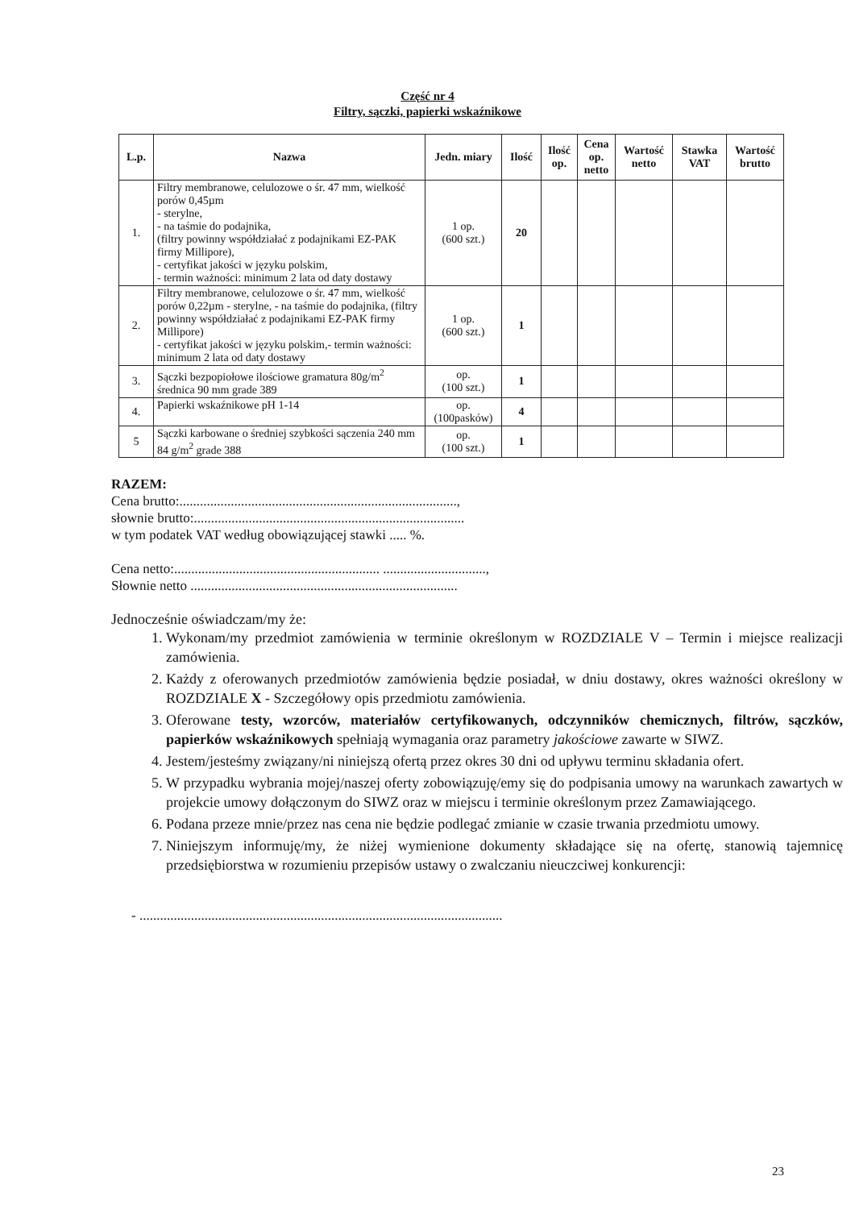Część nr 4
Filtry, sączki, papierki wskaźnikowe
| L.p. | Nazwa | Jedn. miary | Ilość | Ilość op. | Cena op. netto | Wartość netto | Stawka VAT | Wartość brutto |
| --- | --- | --- | --- | --- | --- | --- | --- | --- |
| 1. | Filtry membranowe, celulozowe o śr. 47 mm, wielkość porów 0,45µm - sterylne, - na taśmie do podajnika, (filtry powinny współdziałać z podajnikami EZ-PAK firmy Millipore), - certyfikat jakości w języku polskim, - termin ważności: minimum 2 lata od daty dostawy | 1 op. (600 szt.) | 20 | | | | | |
| 2. | Filtry membranowe, celulozowe o śr. 47 mm, wielkość porów 0,22µm - sterylne, - na taśmie do podajnika, (filtry powinny współdziałać z podajnikami EZ-PAK firmy Millipore) - certyfikat jakości w języku polskim,- termin ważności: minimum 2 lata od daty dostawy | 1 op. (600 szt.) | 1 | | | | | |
| 3. | Sączki bezpopiołowe ilościowe gramatura 80g/m<sup>2</sup> średnica 90 mm grade 389 | op. (100 szt.) | 1 | | | | | |
| 4. | Papierki wskaźnikowe pH 1-14 | op. (100pasków) | 4 | | | | | |
| 5 | Sączki karbowane o średniej szybkości sączenia 240 mm 84 g/m<sup>2</sup> grade 388 | op. (100 szt.) | 1 | | | | | |
RAZEM:
Cena brutto:.................................................................................,
słownie brutto:...............................................................................
w tym podatek VAT według obowiązującej stawki ..... %.
Cena netto:............................................................ ..............................,
Słownie netto ..............................................................................
Jednocześnie oświadczam/my że:
1. Wykonam/my przedmiot zamówienia w terminie określonym w ROZDZIALE V – Termin i miejsce realizacji zamówienia.
2. Każdy z oferowanych przedmiotów zamówienia będzie posiadał, w dniu dostawy, okres ważności określony w ROZDZIALE X - Szczegółowy opis przedmiotu zamówienia.
3. Oferowane testy, wzorców, materiałów certyfikowanych, odczynników chemicznych, filtrów, sączków, papierków wskaźnikowych spełniają wymagania oraz parametry jakościowe zawarte w SIWZ.
4. Jestem/jesteśmy związany/ni niniejszą ofertą przez okres 30 dni od upływu terminu składania ofert.
5. W przypadku wybrania mojej/naszej oferty zobowiązuję/emy się do podpisania umowy na warunkach zawartych w projekcie umowy dołączonym do SIWZ oraz w miejscu i terminie określonym przez Zamawiającego.
6. Podana przeze mnie/przez nas cena nie będzie podlegać zmianie w czasie trwania przedmiotu umowy.
7. Niniejszym informuję/my, że niżej wymienione dokumenty składające się na ofertę, stanowią tajemnicę przedsiębiorstwa w rozumieniu przepisów ustawy o zwalczaniu nieuczciwej konkurencji:
- ..........................................................................................................
23